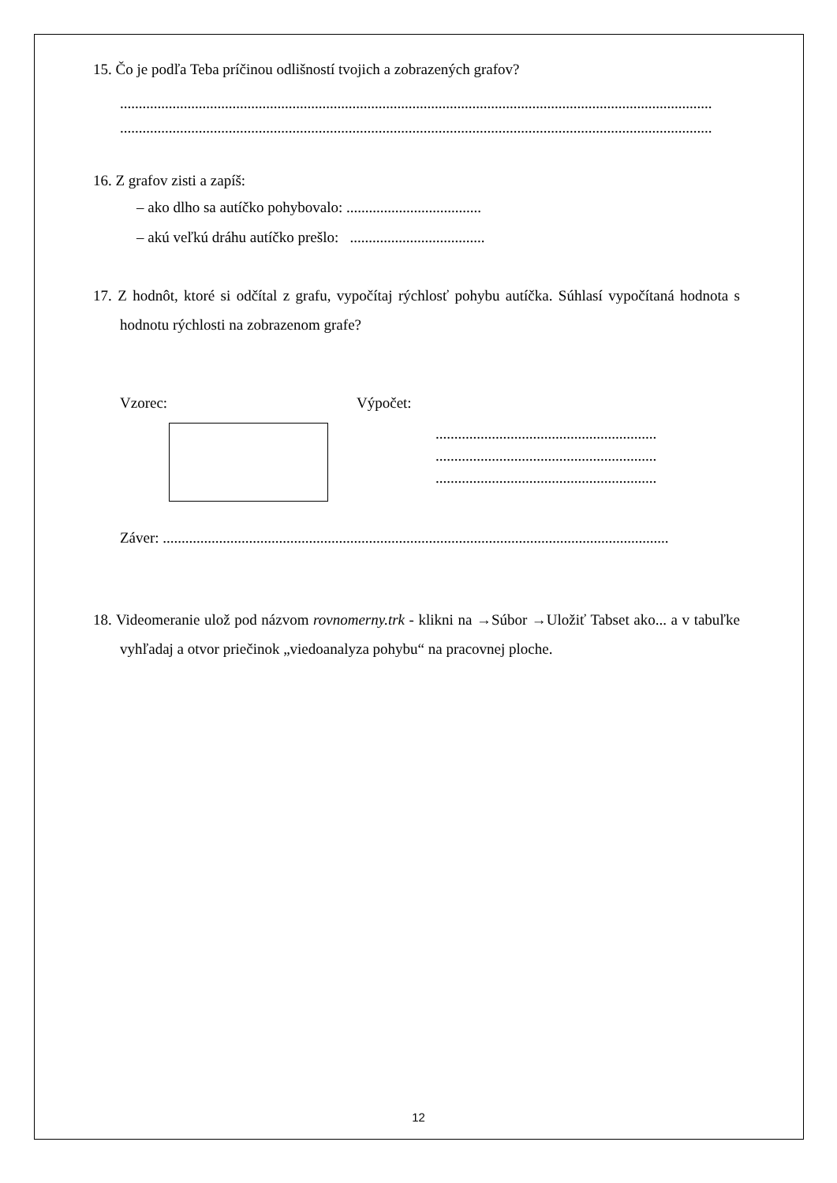15. Čo je podľa Teba príčinou odlišností tvojich a zobrazených grafov?
..............................................................................................................................................................
..............................................................................................................................................................
16. Z grafov zisti a zapíš:
– ako dlho sa autíčko pohybovalo: ....................................
– akú veľkú dráhu autíčko prešlo: ....................................
17. Z hodnôt, ktoré si odčítal z grafu, vypočítaj rýchlosť pohybu autíčka. Súhlasí vypočítaná hodnota s hodnotu rýchlosti na zobrazenom grafe?
Vzorec: Výpočet:
...........................................................
...........................................................
...........................................................
Záver: .......................................................................................................................................
18. Videomeranie ulož pod názvom rovnomerny.trk - klikni na →Súbor →Uložiť Tabset ako... a v tabuľke vyhľadaj a otvor priečinok „viedoanalyza pohybu“ na pracovnej ploche.
12